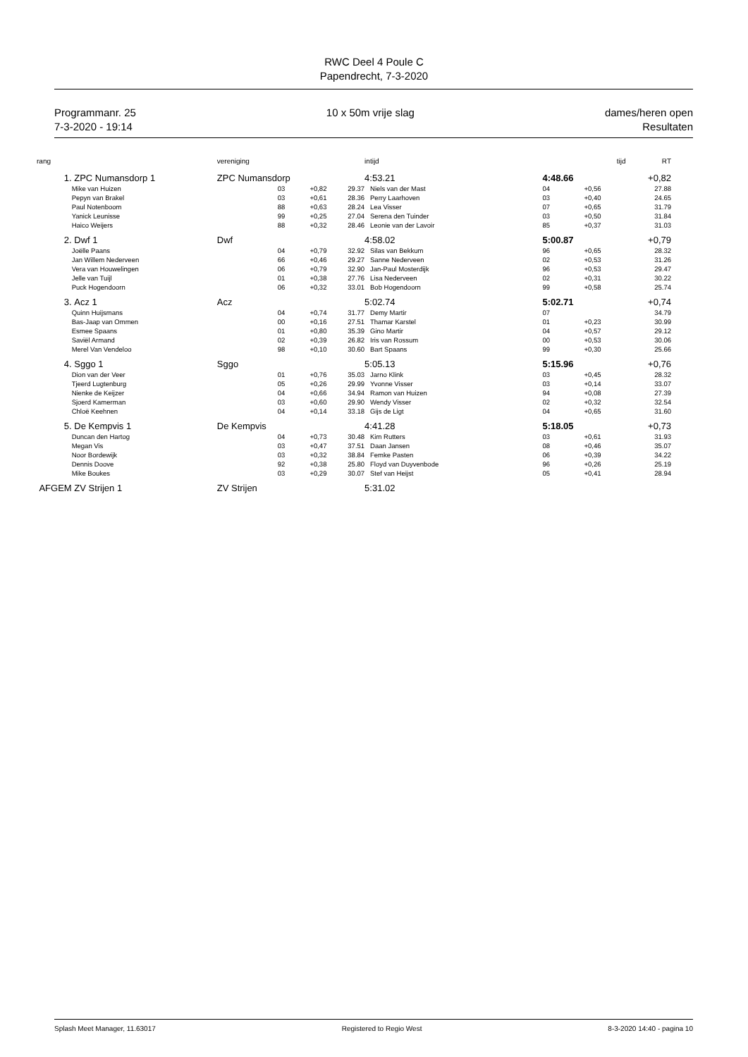RWC Deel 4 Poule C
Papendrecht, 7-3-2020
Programmanr. 25
7-3-2020 - 19:14
10 x 50m vrije slag dames/heren open
Resultaten
| rang | | | vereniging | | | intijd | | tijd | RT |
| --- | --- | --- | --- | --- | --- | --- | --- | --- | --- |
| 1. | ZPC Numansdorp 1 | | ZPC Numansdorp | | | 4:53.21 | 4:48.66 | | +0,82 |
| | Mike van Huizen | | 03 | +0,82 | 29.37 | Niels van der Mast | 04 | +0,56 | 27.88 |
| | Pepyn van Brakel | | 03 | +0,61 | 28.36 | Perry Laarhoven | 03 | +0,40 | 24.65 |
| | Paul Notenboom | | 88 | +0,63 | 28.24 | Lea Visser | 07 | +0,65 | 31.79 |
| | Yanick Leunisse | | 99 | +0,25 | 27.04 | Serena den Tuinder | 03 | +0,50 | 31.84 |
| | Haico Weijers | | 88 | +0,32 | 28.46 | Leonie van der Lavoir | 85 | +0,37 | 31.03 |
| 2. | Dwf 1 | | Dwf | | | 4:58.02 | 5:00.87 | | +0,79 |
| | Joëlle Paans | | 04 | +0,79 | 32.92 | Silas van Bekkum | 96 | +0,65 | 28.32 |
| | Jan Willem Nederveen | | 66 | +0,46 | 29.27 | Sanne Nederveen | 02 | +0,53 | 31.26 |
| | Vera van Houwelingen | | 06 | +0,79 | 32.90 | Jan-Paul Mosterdijk | 96 | +0,53 | 29.47 |
| | Jelle van Tuijl | | 01 | +0,38 | 27.76 | Lisa Nederveen | 02 | +0,31 | 30.22 |
| | Puck Hogendoorn | | 06 | +0,32 | 33.01 | Bob Hogendoorn | 99 | +0,58 | 25.74 |
| 3. | Acz 1 | | Acz | | | 5:02.74 | 5:02.71 | | +0,74 |
| | Quinn Huijsmans | | 04 | +0,74 | 31.77 | Demy Martir | 07 | | 34.79 |
| | Bas-Jaap van Ommen | | 00 | +0,16 | 27.51 | Thamar Karstel | 01 | +0,23 | 30.99 |
| | Esmee Spaans | | 01 | +0,80 | 35.39 | Gino Martir | 04 | +0,57 | 29.12 |
| | Saviël Armand | | 02 | +0,39 | 26.82 | Iris van Rossum | 00 | +0,53 | 30.06 |
| | Merel Van Vendeloo | | 98 | +0,10 | 30.60 | Bart Spaans | 99 | +0,30 | 25.66 |
| 4. | Sggo 1 | | Sggo | | | 5:05.13 | 5:15.96 | | +0,76 |
| | Dion van der Veer | | 01 | +0,76 | 35.03 | Jarno Klink | 03 | +0,45 | 28.32 |
| | Tjeerd Lugtenburg | | 05 | +0,26 | 29.99 | Yvonne Visser | 03 | +0,14 | 33.07 |
| | Nienke de Keijzer | | 04 | +0,66 | 34.94 | Ramon van Huizen | 94 | +0,08 | 27.39 |
| | Sjoerd Kamerman | | 03 | +0,60 | 29.90 | Wendy Visser | 02 | +0,32 | 32.54 |
| | Chloë Keehnen | | 04 | +0,14 | 33.18 | Gijs de Ligt | 04 | +0,65 | 31.60 |
| 5. | De Kempvis 1 | | De Kempvis | | | 4:41.28 | 5:18.05 | | +0,73 |
| | Duncan den Hartog | | 04 | +0,73 | 30.48 | Kim Rutters | 03 | +0,61 | 31.93 |
| | Megan Vis | | 03 | +0,47 | 37.51 | Daan Jansen | 08 | +0,46 | 35.07 |
| | Noor Bordewijk | | 03 | +0,32 | 38.84 | Femke Pasten | 06 | +0,39 | 34.22 |
| | Dennis Doove | | 92 | +0,38 | 25.80 | Floyd van Duyvenbode | 96 | +0,26 | 25.19 |
| | Mike Boukes | | 03 | +0,29 | 30.07 | Stef van Heijst | 05 | +0,41 | 28.94 |
| AFGEM | ZV Strijen 1 | | ZV Strijen | | | 5:31.02 | | | |
Splash Meet Manager, 11.63017 Registered to Regio West 8-3-2020 14:40 - pagina 10